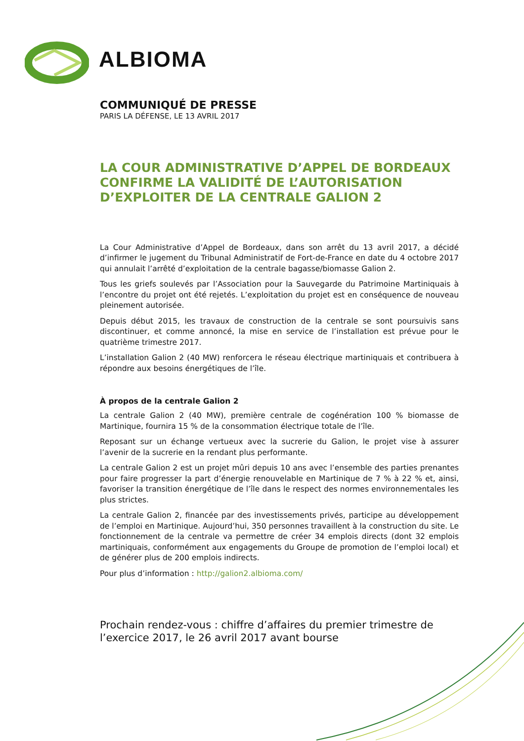ALBIOMA
COMMUNIQUÉ DE PRESSE
PARIS LA DÉFENSE, LE 13 AVRIL 2017
LA COUR ADMINISTRATIVE D’APPEL DE BORDEAUX CONFIRME LA VALIDITÉ DE L’AUTORISATION D’EXPLOITER DE LA CENTRALE GALION 2
La Cour Administrative d’Appel de Bordeaux, dans son arrêt du 13 avril 2017, a décidé d’infirmer le jugement du Tribunal Administratif de Fort-de-France en date du 4 octobre 2017 qui annulait l’arrêté d’exploitation de la centrale bagasse/biomasse Galion 2.
Tous les griefs soulevés par l’Association pour la Sauvegarde du Patrimoine Martiniquais à l’encontre du projet ont été rejetés. L’exploitation du projet est en conséquence de nouveau pleinement autorisée.
Depuis début 2015, les travaux de construction de la centrale se sont poursuivis sans discontinuer, et comme annoncé, la mise en service de l’installation est prévue pour le quatrième trimestre 2017.
L’installation Galion 2 (40 MW) renforcera le réseau électrique martiniquais et contribuera à répondre aux besoins énergétiques de l’île.
À propos de la centrale Galion 2
La centrale Galion 2 (40 MW), première centrale de cogénération 100 % biomasse de Martinique, fournira 15 % de la consommation électrique totale de l’île.
Reposant sur un échange vertueux avec la sucrerie du Galion, le projet vise à assurer l’avenir de la sucrerie en la rendant plus performante.
La centrale Galion 2 est un projet mûri depuis 10 ans avec l’ensemble des parties prenantes pour faire progresser la part d’énergie renouvelable en Martinique de 7 % à 22 % et, ainsi, favoriser la transition énergétique de l’île dans le respect des normes environnementales les plus strictes.
La centrale Galion 2, financée par des investissements privés, participe au développement de l’emploi en Martinique. Aujourd’hui, 350 personnes travaillent à la construction du site. Le fonctionnement de la centrale va permettre de créer 34 emplois directs (dont 32 emplois martiniquais, conformément aux engagements du Groupe de promotion de l’emploi local) et de générer plus de 200 emplois indirects.
Pour plus d’information : http://galion2.albioma.com/
Prochain rendez-vous : chiffre d’affaires du premier trimestre de l’exercice 2017, le 26 avril 2017 avant bourse